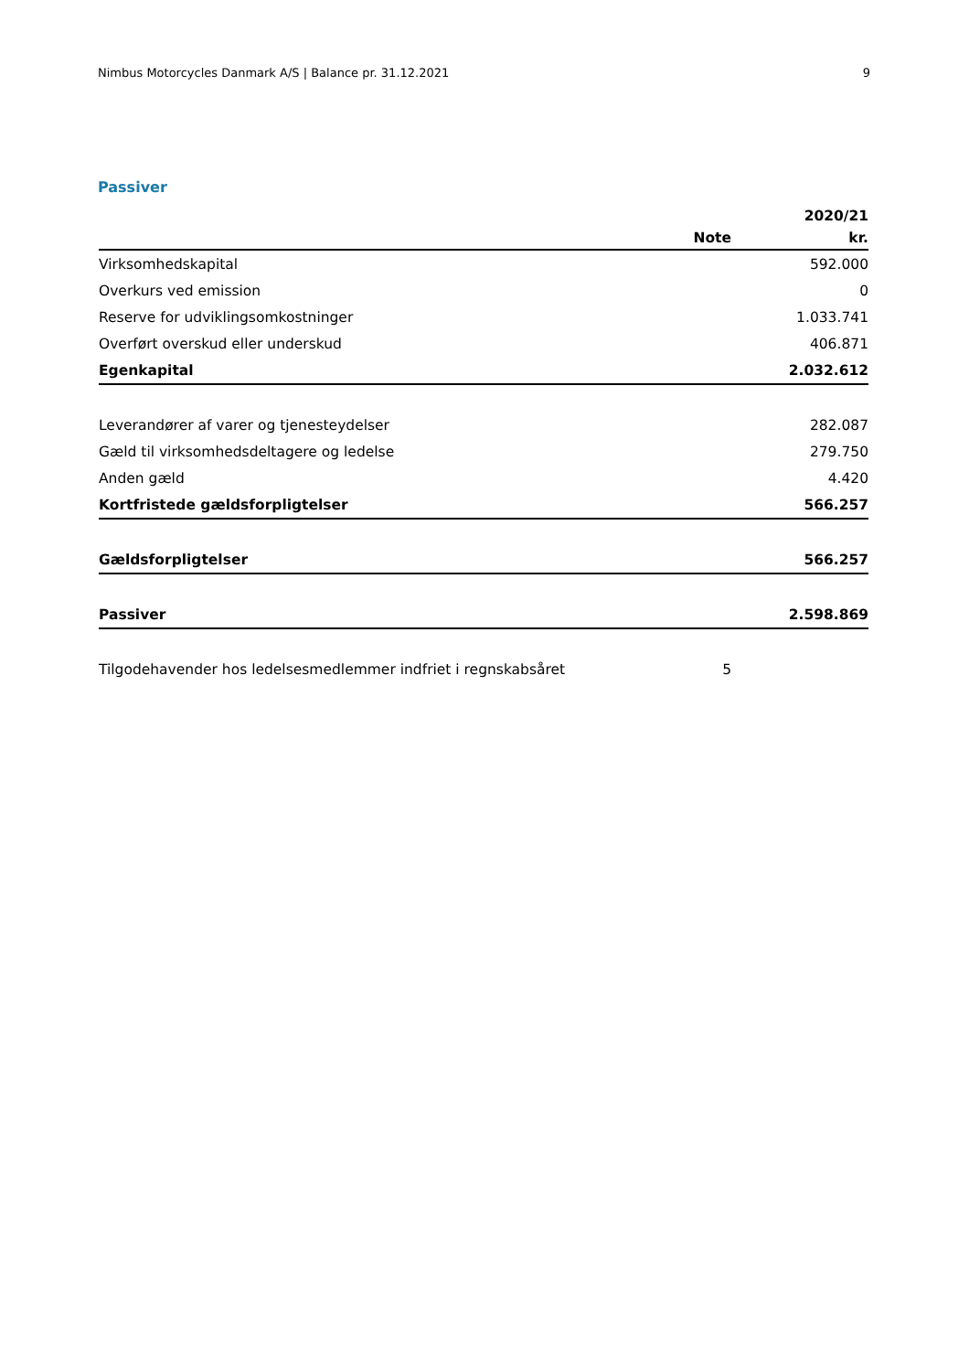Nimbus Motorcycles Danmark A/S | Balance pr. 31.12.2021 9
Passiver
| | | 2020/21 |
| --- | --- | --- |
| | Note | kr. |
| Virksomhedskapital | | 592.000 |
| Overkurs ved emission | | 0 |
| Reserve for udviklingsomkostninger | | 1.033.741 |
| Overført overskud eller underskud | | 406.871 |
| Egenkapital | | 2.032.612 |
| Leverandører af varer og tjenesteydelser | | 282.087 |
| Gæld til virksomhedsdeltagere og ledelse | | 279.750 |
| Anden gæld | | 4.420 |
| Kortfristede gældsforpligtelser | | 566.257 |
| Gældsforpligtelser | | 566.257 |
| Passiver | | 2.598.869 |
| Tilgodehavender hos ledelsesmedlemmer indfriet i regnskabsåret | 5 | |